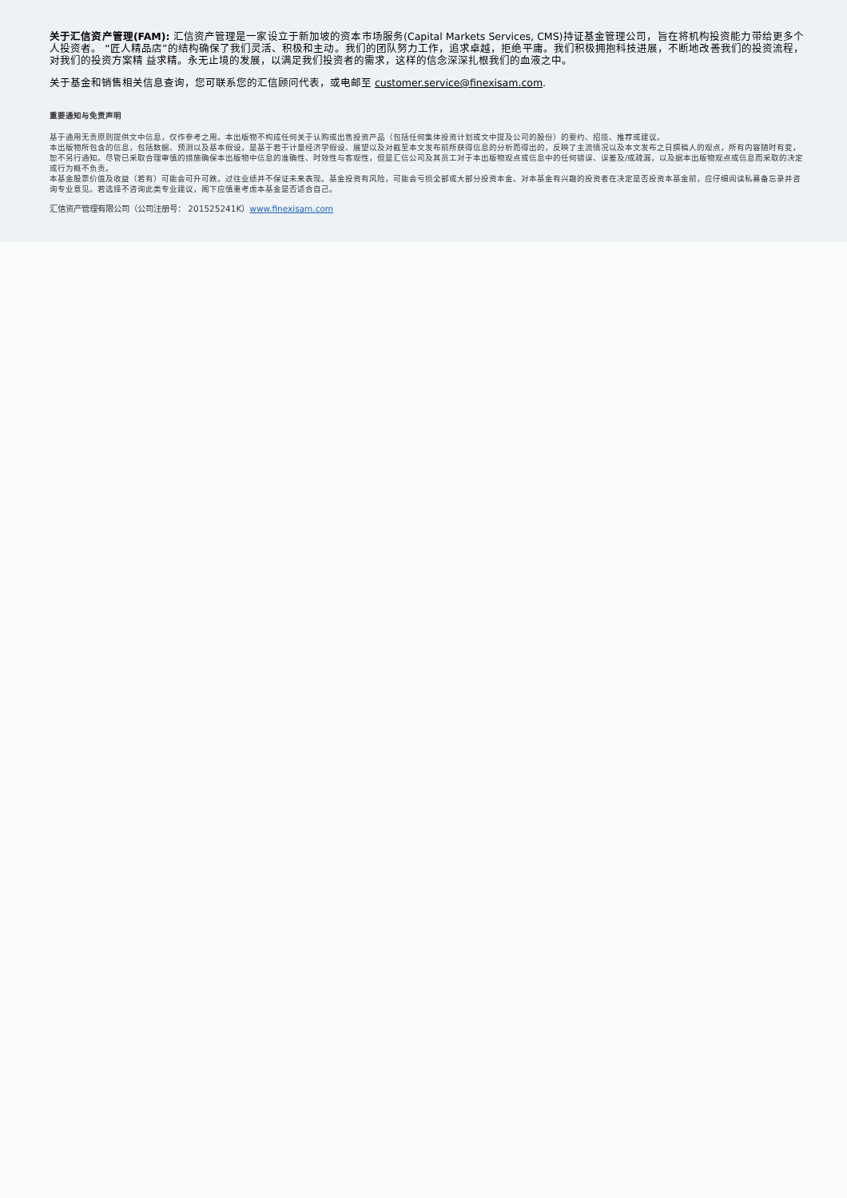关于汇信资产管理(FAM): 汇信资产管理是一家设立于新加坡的资本市场服务(Capital Markets Services, CMS)持证基金管理公司，旨在将机构投资能力带给更多个人投资者。 “匠人精品店”的结构确保了我们灵活、积极和主动。我们的团队努力工作，追求卓越，拒绝平庸。我们积极拥抱科技进展，不断地改善我们的投资流程，对我们的投资方案精 益求精。永无止境的发展，以满足我们投资者的需求，这样的信念深深扎根我们的血液之中。
关于基金和销售相关信息查询，您可联系您的汇信顾问代表，或电邮至 customer.service@finexisam.com.
重要通知与免责声明
基于通用无责原则提供文中信息，仅作参考之用。本出版物不构成任何关于认购或出售投资产品（包括任何集体投资计划或文中提及公司的股份）的要约、招揽、推荐或建议。
本出版物所包含的信息，包括数据、预测以及基本假设，是基于若干计量经济学假设、展望以及对截至本文发布前所获得信息的分析而得出的，反映了主流情况以及本文发布之日撰稿人的观点，所有内容随时有变，恕不另行通知。尽管已采取合理审慎的措施确保本出版物中信息的准确性、时效性与客观性，但是汇信公司及其员工对于本出版物观点或信息中的任何错误、误差及/或疏漏，以及据本出版物观点或信息而采取的决定或行为概不负责。
本基金股票价值及收益（若有）可能会可升可跌。过往业绩并不保证未来表现。基金投资有风险，可能会亏损全部或大部分投资本金。对本基金有兴趣的投资者在决定是否投资本基金前，应仔细阅读私募备忘录并咨询专业意见。若选择不咨询此类专业建议，阁下应慎重考虑本基金是否适合自己。
汇信资产管理有限公司（公司注册号： 201525241K）www.finexisam.com